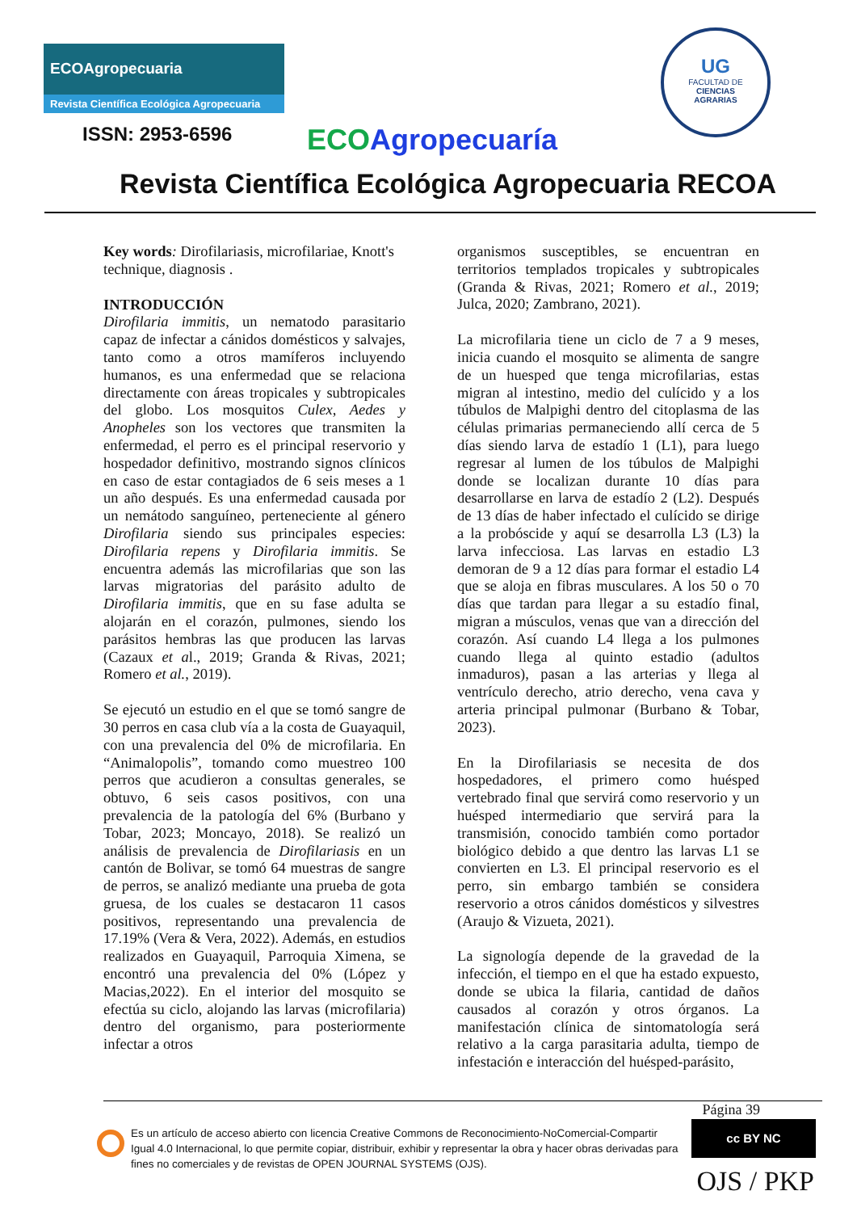ECOAgropecuaria
Revista Científica Ecológica Agropecuaria
UG
FACULTAD DE
CIENCIAS
AGRARIAS
ISSN: 2953-6596 ECO Agropecuaría
Revista Científica Ecológica Agropecuaria RECOA
Key words: Dirofilariasis, microfilariae, Knott's technique, diagnosis .
INTRODUCCIÓN
Dirofilaria immitis, un nematodo parasitario capaz de infectar a cánidos domésticos y salvajes, tanto como a otros mamíferos incluyendo humanos, es una enfermedad que se relaciona directamente con áreas tropicales y subtropicales del globo. Los mosquitos Culex, Aedes y Anopheles son los vectores que transmiten la enfermedad, el perro es el principal reservorio y hospedador definitivo, mostrando signos clínicos en caso de estar contagiados de 6 seis meses a 1 un año después. Es una enfermedad causada por un nemátodo sanguíneo, perteneciente al género Dirofilaria siendo sus principales especies: Dirofilaria repens y Dirofilaria immitis. Se encuentra además las microfilarias que son las larvas migratorias del parásito adulto de Dirofilaria immitis, que en su fase adulta se alojarán en el corazón, pulmones, siendo los parásitos hembras las que producen las larvas (Cazaux et al., 2019; Granda & Rivas, 2021; Romero et al., 2019).
Se ejecutó un estudio en el que se tomó sangre de 30 perros en casa club vía a la costa de Guayaquil, con una prevalencia del 0% de microfilaria. En “Animalopolis”, tomando como muestreo 100 perros que acudieron a consultas generales, se obtuvo, 6 seis casos positivos, con una prevalencia de la patología del 6% (Burbano y Tobar, 2023; Moncayo, 2018). Se realizó un análisis de prevalencia de Dirofilariasis en un cantón de Bolivar, se tomó 64 muestras de sangre de perros, se analizó mediante una prueba de gota gruesa, de los cuales se destacaron 11 casos positivos, representando una prevalencia de 17.19% (Vera & Vera, 2022). Además, en estudios realizados en Guayaquil, Parroquia Ximena, se encontró una prevalencia del 0% (López y Macias,2022). En el interior del mosquito se efectúa su ciclo, alojando las larvas (microfilaria) dentro del organismo, para posteriormente infectar a otros
organismos susceptibles, se encuentran en territorios templados tropicales y subtropicales (Granda & Rivas, 2021; Romero et al., 2019; Julca, 2020; Zambrano, 2021).
La microfilaria tiene un ciclo de 7 a 9 meses, inicia cuando el mosquito se alimenta de sangre de un huesped que tenga microfilarias, estas migran al intestino, medio del culícido y a los túbulos de Malpighi dentro del citoplasma de las células primarias permaneciendo allí cerca de 5 días siendo larva de estadío 1 (L1), para luego regresar al lumen de los túbulos de Malpighi donde se localizan durante 10 días para desarrollarse en larva de estadío 2 (L2). Después de 13 días de haber infectado el culícido se dirige a la probóscide y aquí se desarrolla L3 (L3) la larva infecciosa. Las larvas en estadio L3 demoran de 9 a 12 días para formar el estadio L4 que se aloja en fibras musculares. A los 50 o 70 días que tardan para llegar a su estadío final, migran a músculos, venas que van a dirección del corazón. Así cuando L4 llega a los pulmones cuando llega al quinto estadio (adultos inmaduros), pasan a las arterias y llega al ventrículo derecho, atrio derecho, vena cava y arteria principal pulmonar (Burbano & Tobar, 2023).
En la Dirofilariasis se necesita de dos hospedadores, el primero como huésped vertebrado final que servirá como reservorio y un huésped intermediario que servirá para la transmisión, conocido también como portador biológico debido a que dentro las larvas L1 se convierten en L3. El principal reservorio es el perro, sin embargo también se considera reservorio a otros cánidos domésticos y silvestres (Araujo & Vizueta, 2021).
La signología depende de la gravedad de la infección, el tiempo en el que ha estado expuesto, donde se ubica la filaria, cantidad de daños causados al corazón y otros órganos. La manifestación clínica de sintomatología será relativo a la carga parasitaria adulta, tiempo de infestación e interacción del huésped-parásito,
Página 39
Es un artículo de acceso abierto con licencia Creative Commons de Reconocimiento-NoComercial-Compartir Igual 4.0 Internacional, lo que permite copiar, distribuir, exhibir y representar la obra y hacer obras derivadas para fines no comerciales y de revistas de OPEN JOURNAL SYSTEMS (OJS).
cc BY NC
OJS / PKP